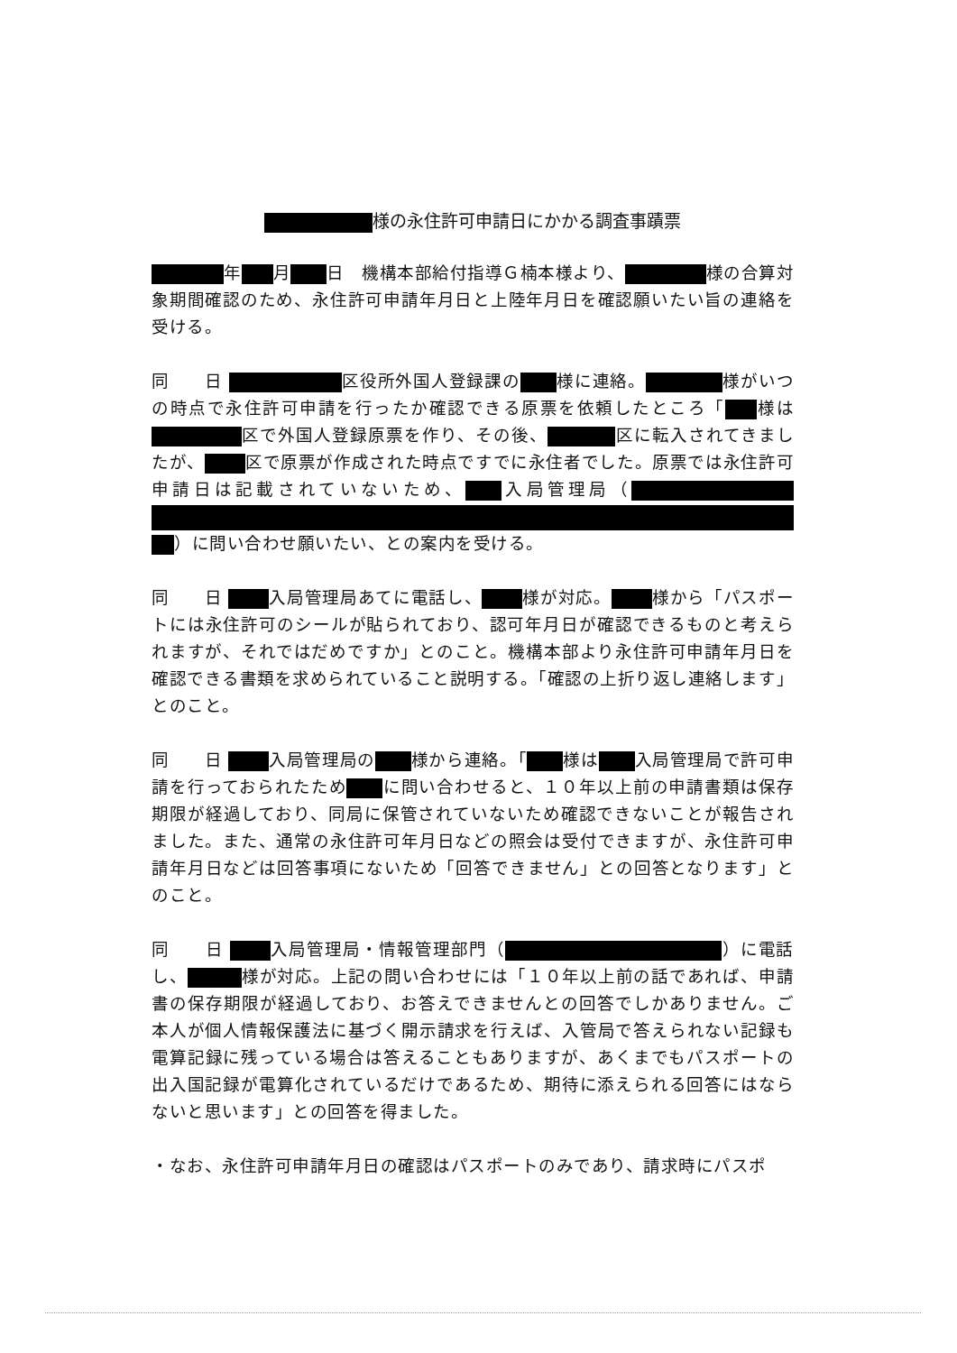様の永住許可申請日にかかる調査事蹟票
年 月 日　機構本部給付指導Ｇ楠本様より、 様の合算対象期間確認のため、永住許可申請年月日と上陸年月日を確認願いたい旨の連絡を受ける。
同　　日 区役所外国人登録課の 様に連絡。 様がいつの時点で永住許可申請を行ったか確認できる原票を依頼したところ「 様は 区で外国人登録原票を作り、その後、 区に転入されてきましたが、 区で原票が作成された時点ですでに永住者でした。原票では永住許可申請日は記載されていないため、 入局管理局（ ）に問い合わせ願いたい、との案内を受ける。
同　　日 入局管理局あてに電話し、 様が対応。 様から「パスポートには永住許可のシールが貼られており、認可年月日が確認できるものと考えられますが、それではだめですか」とのこと。機構本部より永住許可申請年月日を確認できる書類を求められていること説明する。「確認の上折り返し連絡します」とのこと。
同　　日 入局管理局の 様から連絡。「 様は 入局管理局で許可申請を行っておられたため に問い合わせると、１０年以上前の申請書類は保存期限が経過しており、同局に保管されていないため確認できないことが報告されました。また、通常の永住許可年月日などの照会は受付できますが、永住許可申請年月日などは回答事項にないため「回答できません」との回答となります」とのこと。
同　　日 入局管理局・情報管理部門（ ）に電話し、 様が対応。上記の問い合わせには「１０年以上前の話であれば、申請書の保存期限が経過しており、お答えできませんとの回答でしかありません。ご本人が個人情報保護法に基づく開示請求を行えば、入管局で答えられない記録も電算記録に残っている場合は答えることもありますが、あくまでもパスポートの出入国記録が電算化されているだけであるため、期待に添えられる回答にはならないと思います」との回答を得ました。
・なお、永住許可申請年月日の確認はパスポートのみであり、請求時にパスポ